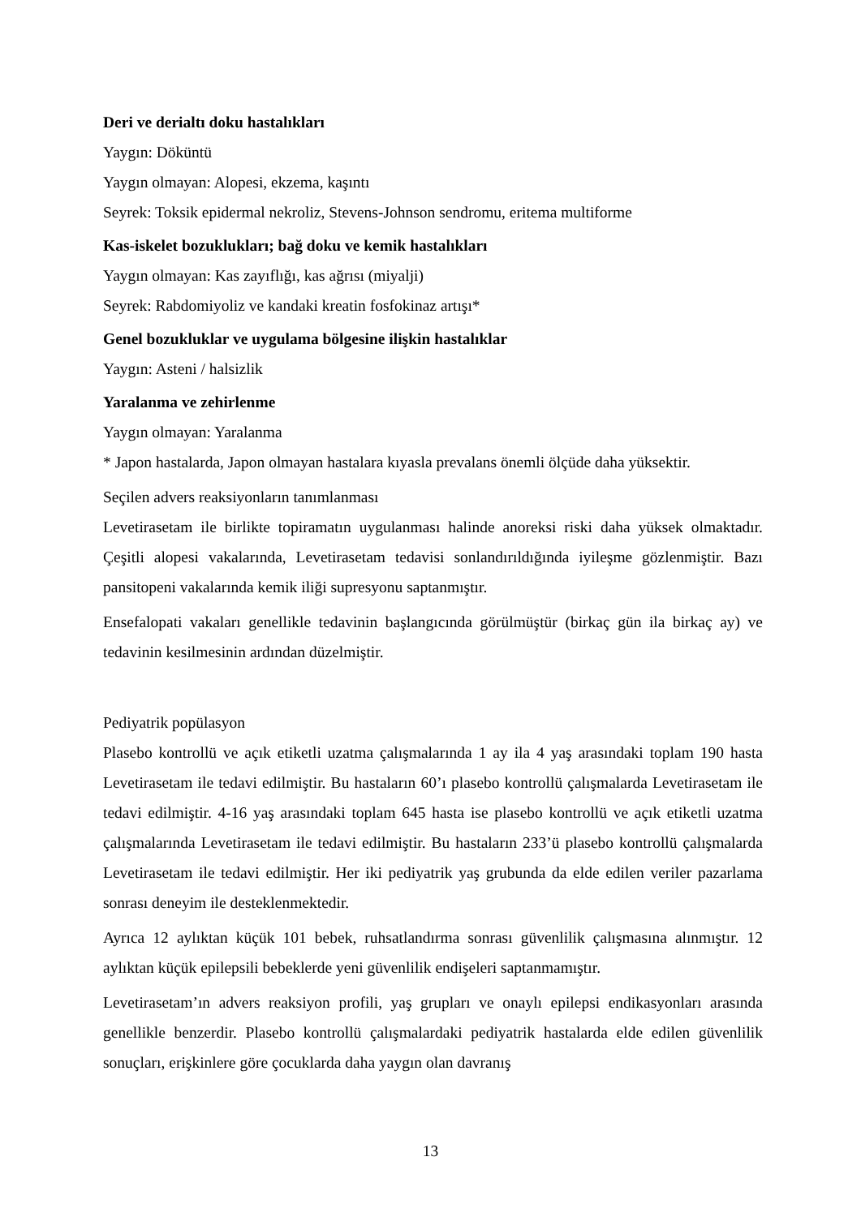Deri ve derialtı doku hastalıkları
Yaygın: Döküntü
Yaygın olmayan: Alopesi, ekzema, kaşıntı
Seyrek: Toksik epidermal nekroliz, Stevens-Johnson sendromu, eritema multiforme
Kas-iskelet bozuklukları; bağ doku ve kemik hastalıkları
Yaygın olmayan: Kas zayıflığı, kas ağrısı (miyalji)
Seyrek: Rabdomiyoliz ve kandaki kreatin fosfokinaz artışı*
Genel bozukluklar ve uygulama bölgesine ilişkin hastalıklar
Yaygın: Asteni / halsizlik
Yaralanma ve zehirlenme
Yaygın olmayan: Yaralanma
* Japon hastalarda, Japon olmayan hastalara kıyasla prevalans önemli ölçüde daha yüksektir.
Seçilen advers reaksiyonların tanımlanması
Levetirasetam ile birlikte topiramatın uygulanması halinde anoreksi riski daha yüksek olmaktadır. Çeşitli alopesi vakalarında, Levetirasetam tedavisi sonlandırıldığında iyileşme gözlenmiştir. Bazı pansitopeni vakalarında kemik iliği supresyonu saptanmıştır.
Ensefalopati vakaları genellikle tedavinin başlangıcında görülmüştür (birkaç gün ila birkaç ay) ve tedavinin kesilmesinin ardından düzelmiştir.
Pediyatrik popülasyon
Plasebo kontrollü ve açık etiketli uzatma çalışmalarında 1 ay ila 4 yaş arasındaki toplam 190 hasta Levetirasetam ile tedavi edilmiştir. Bu hastaların 60’ı plasebo kontrollü çalışmalarda Levetirasetam ile tedavi edilmiştir. 4-16 yaş arasındaki toplam 645 hasta ise plasebo kontrollü ve açık etiketli uzatma çalışmalarında Levetirasetam ile tedavi edilmiştir. Bu hastaların 233’ü plasebo kontrollü çalışmalarda Levetirasetam ile tedavi edilmiştir. Her iki pediyatrik yaş grubunda da elde edilen veriler pazarlama sonrası deneyim ile desteklenmektedir.
Ayrıca 12 aylıktan küçük 101 bebek, ruhsatlandırma sonrası güvenlilik çalışmasına alınmıştır. 12 aylıktan küçük epilepsili bebeklerde yeni güvenlilik endişeleri saptanmamıştır.
Levetirasetam’ın advers reaksiyon profili, yaş grupları ve onaylı epilepsi endikasyonları arasında genellikle benzerdir. Plasebo kontrollü çalışmalardaki pediyatrik hastalarda elde edilen güvenlilik sonuçları, erişkinlere göre çocuklarda daha yaygın olan davranış
13